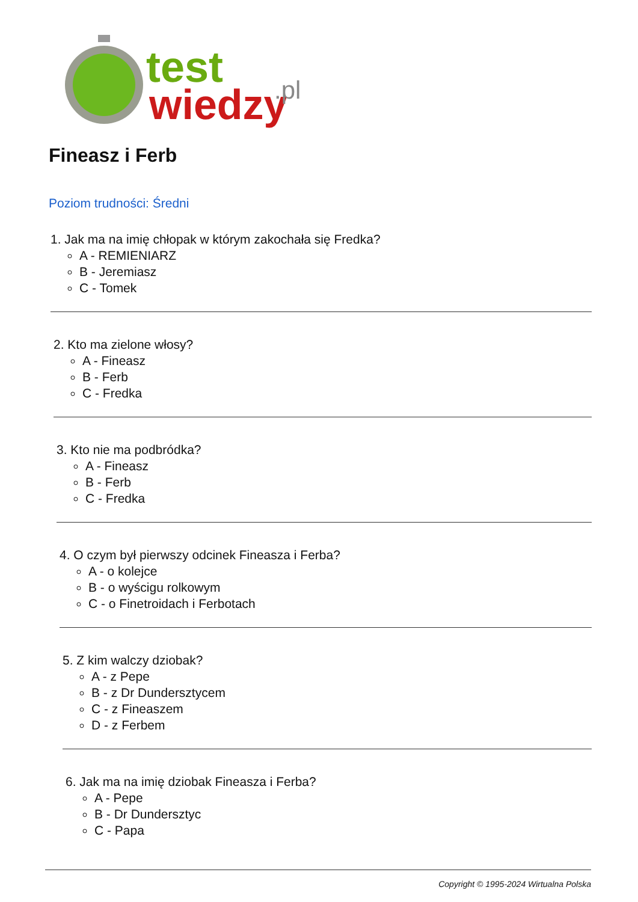test
wiedzy
.pl
Fineasz i Ferb
Poziom trudności: Średni
1. Jak ma na imię chłopak w którym zakochała się Fredka?
A - REMIENIARZ
B - Jeremiasz
C - Tomek
2. Kto ma zielone włosy?
A - Fineasz
B - Ferb
C - Fredka
3. Kto nie ma podbródka?
A - Fineasz
B - Ferb
C - Fredka
4. O czym był pierwszy odcinek Fineasza i Ferba?
A - o kolejce
B - o wyścigu rolkowym
C - o Finetroidach i Ferbotach
5. Z kim walczy dziobak?
A - z Pepe
B - z Dr Dundersztycem
C - z Fineaszem
D - z Ferbem
6. Jak ma na imię dziobak Fineasza i Ferba?
A - Pepe
B - Dr Dundersztyc
C - Papa
Copyright © 1995-2024 Wirtualna Polska